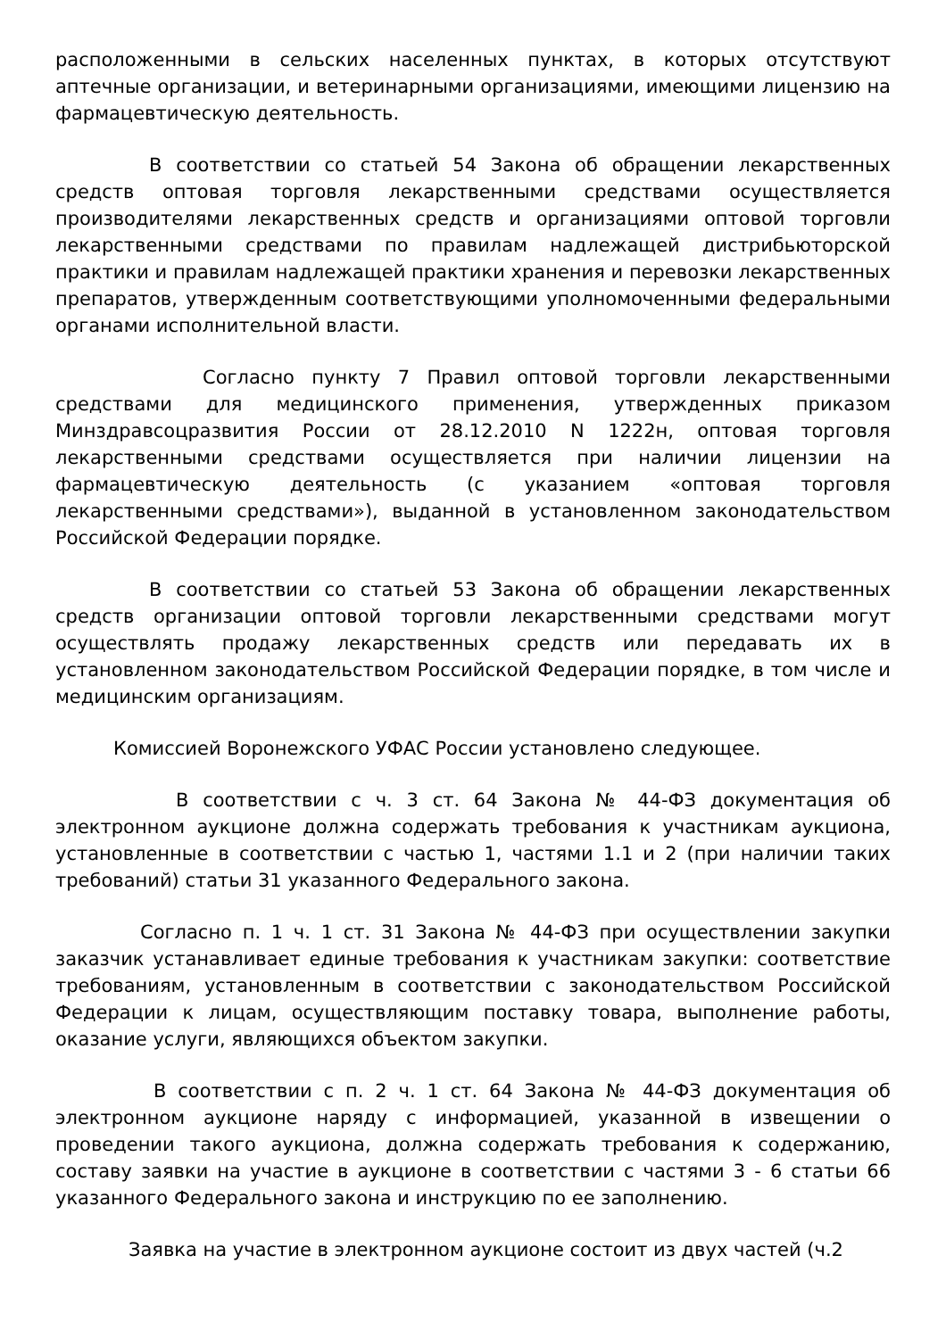расположенными в сельских населенных пунктах, в которых отсутствуют аптечные организации, и ветеринарными организациями, имеющими лицензию на фармацевтическую деятельность.
В соответствии со статьей 54 Закона об обращении лекарственных средств оптовая торговля лекарственными средствами осуществляется производителями лекарственных средств и организациями оптовой торговли лекарственными средствами по правилам надлежащей дистрибьюторской практики и правилам надлежащей практики хранения и перевозки лекарственных препаратов, утвержденным соответствующими уполномоченными федеральными органами исполнительной власти.
Согласно пункту 7 Правил оптовой торговли лекарственными средствами для медицинского применения, утвержденных приказом Минздравсоцразвития России от 28.12.2010 N 1222н, оптовая торговля лекарственными средствами осуществляется при наличии лицензии на фармацевтическую деятельность (с указанием «оптовая торговля лекарственными средствами»), выданной в установленном законодательством Российской Федерации порядке.
В соответствии со статьей 53 Закона об обращении лекарственных средств организации оптовой торговли лекарственными средствами могут осуществлять продажу лекарственных средств или передавать их в установленном законодательством Российской Федерации порядке, в том числе и медицинским организациям.
Комиссией Воронежского УФАС России установлено следующее.
В соответствии с ч. 3 ст. 64 Закона № 44-ФЗ документация об электронном аукционе должна содержать требования к участникам аукциона, установленные в соответствии с частью 1, частями 1.1 и 2 (при наличии таких требований) статьи 31 указанного Федерального закона.
Согласно п. 1 ч. 1 ст. 31 Закона № 44-ФЗ при осуществлении закупки заказчик устанавливает единые требования к участникам закупки: соответствие требованиям, установленным в соответствии с законодательством Российской Федерации к лицам, осуществляющим поставку товара, выполнение работы, оказание услуги, являющихся объектом закупки.
В соответствии с п. 2 ч. 1 ст. 64 Закона № 44-ФЗ документация об электронном аукционе наряду с информацией, указанной в извещении о проведении такого аукциона, должна содержать требования к содержанию, составу заявки на участие в аукционе в соответствии с частями 3 - 6 статьи 66 указанного Федерального закона и инструкцию по ее заполнению.
Заявка на участие в электронном аукционе состоит из двух частей (ч.2